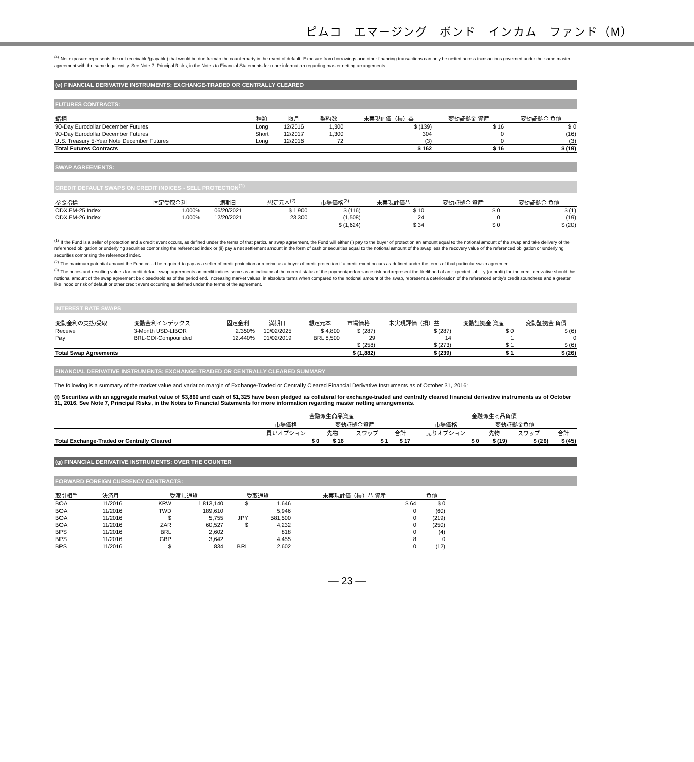ピムコ　エマージング　ボンド　インカム　ファンド（M）
<sup>(4)</sup> Net exposure represents the net receivable/(payable) that would be due from/to the counterparty in the event of default. Exposure from borrowings and other financing transactions can only be netted across transactions governed under the same master agreement with the same legal entity. See Note 7, Principal Risks, in the Notes to Financial Statements for more information regarding master netting arrangements.
(e) FINANCIAL DERIVATIVE INSTRUMENTS: EXCHANGE-TRADED OR CENTRALLY CLEARED
FUTURES CONTRACTS:
| 銘柄 | 種類 | 限月 | 契約数 | 未実現評価（損）益 | 変動証拠金 資産 | 変動証拠金 負債 |
| --- | --- | --- | --- | --- | --- | --- |
| 90-Day Eurodollar December Futures | Long | 12/2016 | 1,300 | $ (139) | $ 16 | $ 0 |
| 90-Day Eurodollar December Futures | Short | 12/2017 | 1,300 | 304 | 0 | (16) |
| U.S. Treasury 5-Year Note December Futures | Long | 12/2016 | 72 | (3) | 0 | (3) |
| Total Futures Contracts | | | | $ 162 | $ 16 | $ (19) |
SWAP AGREEMENTS:
CREDIT DEFAULT SWAPS ON CREDIT INDICES - SELL PROTECTION<sup>(1)</sup>
| 参照指標 | 固定受取金利 | 満期日 | 想定元本<sup>(2)</sup> | 市場価格<sup>(3)</sup> | 未実現評価益 | 変動証拠金 資産 | 変動証拠金 負債 |
| --- | --- | --- | --- | --- | --- | --- | --- |
| CDX.EM-25 Index | 1.000% | 06/20/2021 | $ 1,900 | $ (116) | $ 10 | $ 0 | $ (1) |
| CDX.EM-26 Index | 1.000% | 12/20/2021 | 23,300 | (1,508) | 24 | 0 | (19) |
| | | | | $ (1,624) | $ 34 | $ 0 | $ (20) |
<sup>(1)</sup> If the Fund is a seller of protection and a credit event occurs, as defined under the terms of that particular swap agreement, the Fund will either (i) pay to the buyer of protection an amount equal to the notional amount of the swap and take delivery of the referenced obligation or underlying securities comprising the referenced index or (ii) pay a net settlement amount in the form of cash or securities equal to the notional amount of the swap less the recovery value of the referenced obligation or underlying securities comprising the referenced index.
<sup>(2)</sup> The maximum potential amount the Fund could be required to pay as a seller of credit protection or receive as a buyer of credit protection if a credit event occurs as defined under the terms of that particular swap agreement.
<sup>(3)</sup> The prices and resulting values for credit default swap agreements on credit indices serve as an indicator of the current status of the payment/performance risk and represent the likelihood of an expected liability (or profit) for the credit derivative should the notional amount of the swap agreement be closed/sold as of the period end. Increasing market values, in absolute terms when compared to the notional amount of the swap, represent a deterioration of the referenced entity's credit soundness and a greater likelihood or risk of default or other credit event occurring as defined under the terms of the agreement.
INTEREST RATE SWAPS
| 変動金利の支払/受取 | 変動金利インデックス | 固定金利 | 満期日 | 想定元本 | 市場価格 | 未実現評価（損）益 | 変動証拠金 資産 | 変動証拠金 負債 |
| --- | --- | --- | --- | --- | --- | --- | --- | --- |
| Receive | 3-Month USD-LIBOR | 2.350% | 10/02/2025 | $ 4,800 | $ (287) | $ (287) | $ 0 | $ (6) |
| Pay | BRL-CDI-Compounded | 12.440% | 01/02/2019 | BRL 8,500 | 29 | 14 | 1 | 0 |
| | | | | | $ (258) | $ (273) | $ 1 | $ (6) |
| Total Swap Agreements | | | | | $ (1,882) | $ (239) | $ 1 | $ (26) |
FINANCIAL DERIVATIVE INSTRUMENTS: EXCHANGE-TRADED OR CENTRALLY CLEARED SUMMARY
The following is a summary of the market value and variation margin of Exchange-Traded or Centrally Cleared Financial Derivative Instruments as of October 31, 2016:
(f) Securities with an aggregate market value of $3,860 and cash of $1,325 have been pledged as collateral for exchange-traded and centrally cleared financial derivative instruments as of October 31, 2016. See Note 7, Principal Risks, in the Notes to Financial Statements for more information regarding master netting arrangements.
| | 金融派生商品資産 | | | | 金融派生商品負債 | | | |
| --- | --- | --- | --- | --- | --- | --- | --- | --- |
| | 市場価格 | 変動証拠金資産 | | | 市場価格 | 変動証拠金負債 | | |
| | 買いオプション | 先物 | スワップ | 合計 | 売りオプション | 先物 | スワップ | 合計 |
| Total Exchange-Traded or Centrally Cleared | $ 0 | $ 16 | $ 1 | $ 17 | $ 0 | $ (19) | $ (26) | $ (45) |
(g) FINANCIAL DERIVATIVE INSTRUMENTS: OVER THE COUNTER
FORWARD FOREIGN CURRENCY CONTRACTS:
| 取引相手 | 決済月 | 受渡し通貨 | | 受取通貨 | | 未実現評価（損）益 資産 | 負債 |
| --- | --- | --- | --- | --- | --- | --- | --- |
| BOA | 11/2016 | KRW | 1,813,140 | $ | 1,646 | $ 64 | $ 0 |
| BOA | 11/2016 | TWD | 189,610 | | 5,946 | 0 | (60) |
| BOA | 11/2016 | $ | 5,755 | JPY | 581,500 | 0 | (219) |
| BOA | 11/2016 | ZAR | 60,527 | $ | 4,232 | 0 | (250) |
| BPS | 11/2016 | BRL | 2,602 | | 818 | 0 | (4) |
| BPS | 11/2016 | GBP | 3,642 | | 4,455 | 8 | 0 |
| BPS | 11/2016 | $ | 834 | BRL | 2,602 | 0 | (12) |
― 23 ―